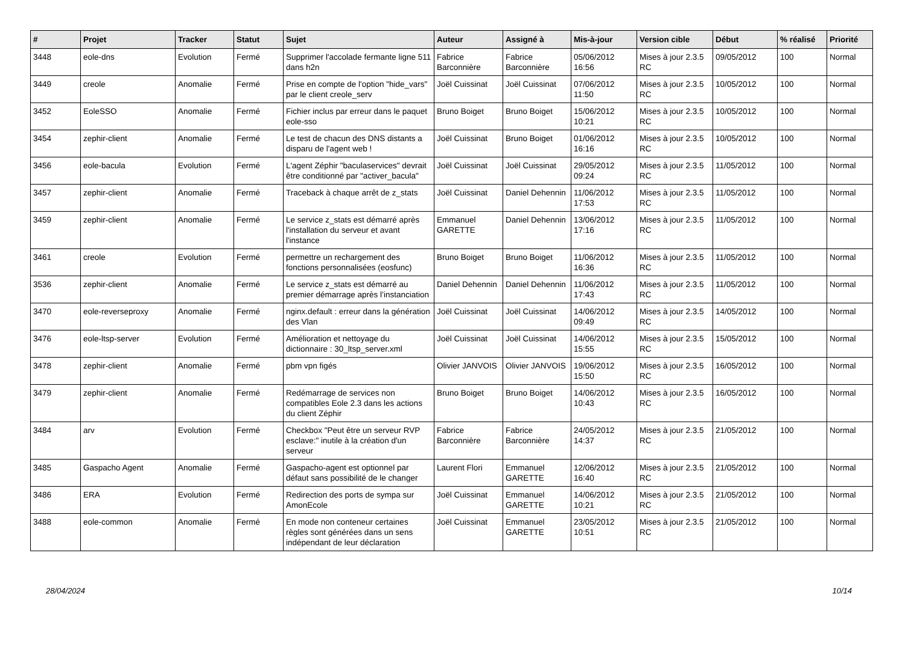| # | Projet | Tracker | Statut | Sujet | Auteur | Assigné à | Mis-à-jour | Version cible | Début | % réalisé | Priorité |
| --- | --- | --- | --- | --- | --- | --- | --- | --- | --- | --- | --- |
| 3448 | eole-dns | Evolution | Fermé | Supprimer l'accolade fermante ligne 511 dans h2n | Fabrice Barconnière | Fabrice Barconnière | 05/06/2012 16:56 | Mises à jour 2.3.5 RC | 09/05/2012 | 100 | Normal |
| 3449 | creole | Anomalie | Fermé | Prise en compte de l'option "hide_vars" par le client creole_serv | Joël Cuissinat | Joël Cuissinat | 07/06/2012 11:50 | Mises à jour 2.3.5 RC | 10/05/2012 | 100 | Normal |
| 3452 | EoleSSO | Anomalie | Fermé | Fichier inclus par erreur dans le paquet eole-sso | Bruno Boiget | Bruno Boiget | 15/06/2012 10:21 | Mises à jour 2.3.5 RC | 10/05/2012 | 100 | Normal |
| 3454 | zephir-client | Anomalie | Fermé | Le test de chacun des DNS distants a disparu de l'agent web ! | Joël Cuissinat | Bruno Boiget | 01/06/2012 16:16 | Mises à jour 2.3.5 RC | 10/05/2012 | 100 | Normal |
| 3456 | eole-bacula | Evolution | Fermé | L'agent Zéphir "baculaservices" devrait être conditionné par "activer_bacula" | Joël Cuissinat | Joël Cuissinat | 29/05/2012 09:24 | Mises à jour 2.3.5 RC | 11/05/2012 | 100 | Normal |
| 3457 | zephir-client | Anomalie | Fermé | Traceback à chaque arrêt de z_stats | Joël Cuissinat | Daniel Dehennin | 11/06/2012 17:53 | Mises à jour 2.3.5 RC | 11/05/2012 | 100 | Normal |
| 3459 | zephir-client | Anomalie | Fermé | Le service z_stats est démarré après l'installation du serveur et avant l'instance | Emmanuel GARETTE | Daniel Dehennin | 13/06/2012 17:16 | Mises à jour 2.3.5 RC | 11/05/2012 | 100 | Normal |
| 3461 | creole | Evolution | Fermé | permettre un rechargement des fonctions personnalisées (eosfunc) | Bruno Boiget | Bruno Boiget | 11/06/2012 16:36 | Mises à jour 2.3.5 RC | 11/05/2012 | 100 | Normal |
| 3536 | zephir-client | Anomalie | Fermé | Le service z_stats est démarré au premier démarrage après l’instanciation | Daniel Dehennin | Daniel Dehennin | 11/06/2012 17:43 | Mises à jour 2.3.5 RC | 11/05/2012 | 100 | Normal |
| 3470 | eole-reverseproxy | Anomalie | Fermé | nginx.default : erreur dans la génération des Vlan | Joël Cuissinat | Joël Cuissinat | 14/06/2012 09:49 | Mises à jour 2.3.5 RC | 14/05/2012 | 100 | Normal |
| 3476 | eole-ltsp-server | Evolution | Fermé | Amélioration et nettoyage du dictionnaire : 30_ltsp_server.xml | Joël Cuissinat | Joël Cuissinat | 14/06/2012 15:55 | Mises à jour 2.3.5 RC | 15/05/2012 | 100 | Normal |
| 3478 | zephir-client | Anomalie | Fermé | pbm vpn figés | Olivier JANVOIS | Olivier JANVOIS | 19/06/2012 15:50 | Mises à jour 2.3.5 RC | 16/05/2012 | 100 | Normal |
| 3479 | zephir-client | Anomalie | Fermé | Redémarrage de services non compatibles Eole 2.3 dans les actions du client Zéphir | Bruno Boiget | Bruno Boiget | 14/06/2012 10:43 | Mises à jour 2.3.5 RC | 16/05/2012 | 100 | Normal |
| 3484 | arv | Evolution | Fermé | Checkbox "Peut être un serveur RVP esclave:" inutile à la création d'un serveur | Fabrice Barconnière | Fabrice Barconnière | 24/05/2012 14:37 | Mises à jour 2.3.5 RC | 21/05/2012 | 100 | Normal |
| 3485 | Gaspacho Agent | Anomalie | Fermé | Gaspacho-agent est optionnel par défaut sans possibilité de le changer | Laurent Flori | Emmanuel GARETTE | 12/06/2012 16:40 | Mises à jour 2.3.5 RC | 21/05/2012 | 100 | Normal |
| 3486 | ERA | Evolution | Fermé | Redirection des ports de sympa sur AmonEcole | Joël Cuissinat | Emmanuel GARETTE | 14/06/2012 10:21 | Mises à jour 2.3.5 RC | 21/05/2012 | 100 | Normal |
| 3488 | eole-common | Anomalie | Fermé | En mode non conteneur certaines règles sont générées dans un sens indépendant de leur déclaration | Joël Cuissinat | Emmanuel GARETTE | 23/05/2012 10:51 | Mises à jour 2.3.5 RC | 21/05/2012 | 100 | Normal |
28/04/2024 10/14